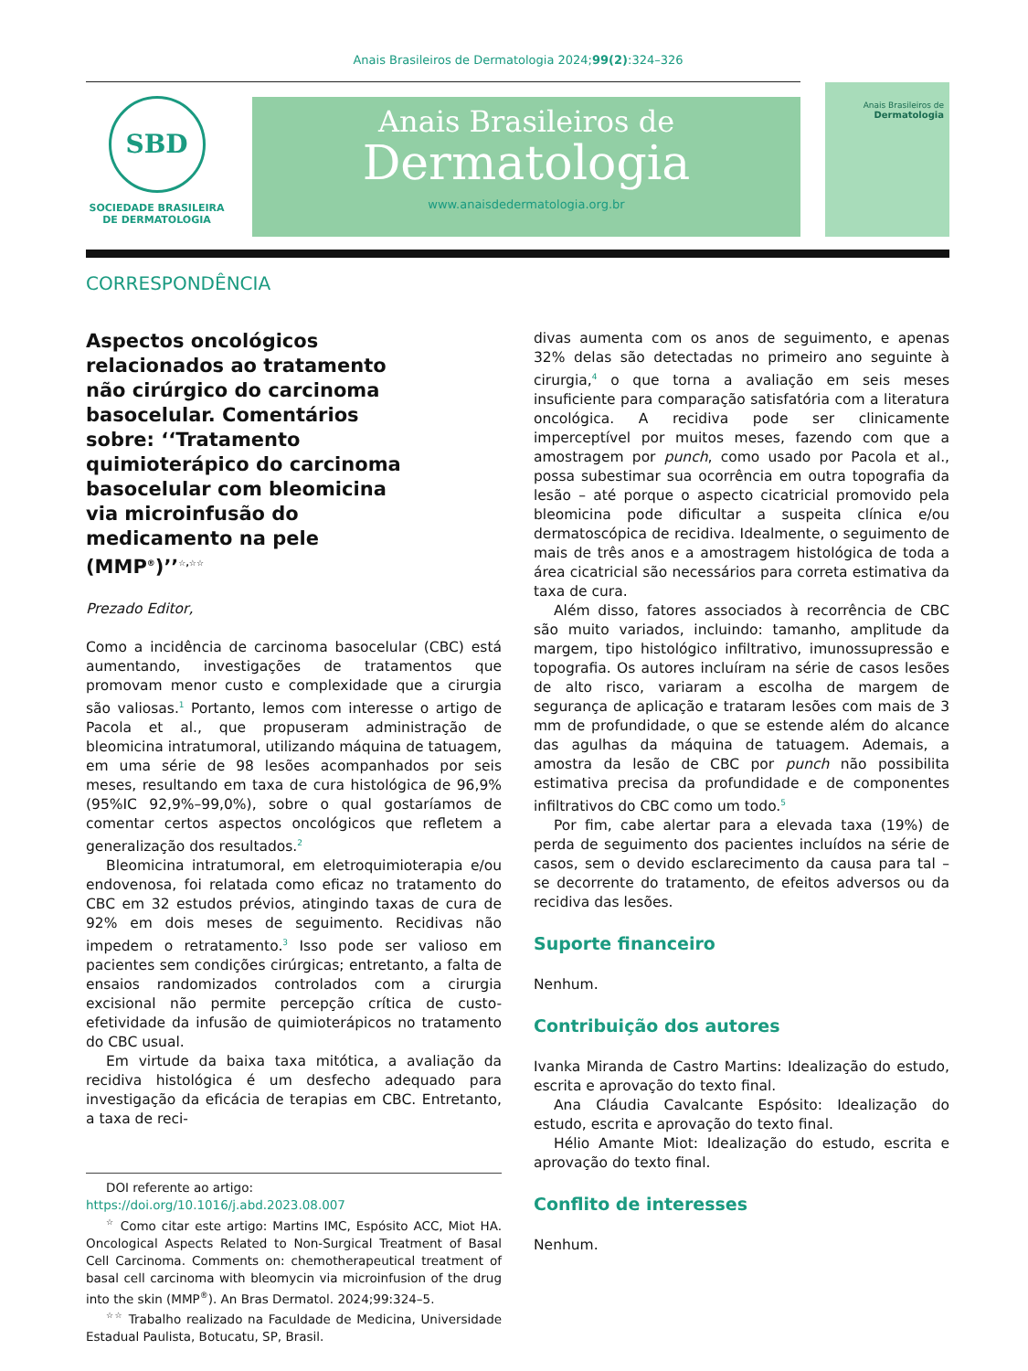Anais Brasileiros de Dermatologia 2024;99(2):324–326
SBD
SOCIEDADE BRASILEIRA
DE DERMATOLOGIA
Anais Brasileiros de
Dermatologia
www.anaisdedermatologia.org.br
Anais Brasileiros de
Dermatologia
CORRESPONDÊNCIA
Aspectos oncológicos relacionados ao tratamento não cirúrgico do carcinoma basocelular. Comentários sobre: ‘‘Tratamento quimioterápico do carcinoma basocelular com bleomicina via microinfusão do medicamento na pele (MMP<sup>®</sup>)’’<sup>☆,☆☆</sup>
Prezado Editor,
Como a incidência de carcinoma basocelular (CBC) está aumentando, investigações de tratamentos que promovam menor custo e complexidade que a cirurgia são valiosas.<sup>1</sup> Portanto, lemos com interesse o artigo de Pacola et al., que propuseram administração de bleomicina intratumoral, utilizando máquina de tatuagem, em uma série de 98 lesões acompanhados por seis meses, resultando em taxa de cura histológica de 96,9% (95%IC 92,9%–99,0%), sobre o qual gostaríamos de comentar certos aspectos oncológicos que refletem a generalização dos resultados.<sup>2</sup>
Bleomicina intratumoral, em eletroquimioterapia e/ou endovenosa, foi relatada como eficaz no tratamento do CBC em 32 estudos prévios, atingindo taxas de cura de 92% em dois meses de seguimento. Recidivas não impedem o retratamento.<sup>3</sup> Isso pode ser valioso em pacientes sem condições cirúrgicas; entretanto, a falta de ensaios randomizados controlados com a cirurgia excisional não permite percepção crítica de custo-efetividade da infusão de quimioterápicos no tratamento do CBC usual.
Em virtude da baixa taxa mitótica, a avaliação da recidiva histológica é um desfecho adequado para investigação da eficácia de terapias em CBC. Entretanto, a taxa de reci-
DOI referente ao artigo:
https://doi.org/10.1016/j.abd.2023.08.007
<sup>☆</sup> Como citar este artigo: Martins IMC, Espósito ACC, Miot HA. Oncological Aspects Related to Non-Surgical Treatment of Basal Cell Carcinoma. Comments on: chemotherapeutical treatment of basal cell carcinoma with bleomycin via microinfusion of the drug into the skin (MMP<sup>®</sup>). An Bras Dermatol. 2024;99:324–5.
<sup>☆☆</sup> Trabalho realizado na Faculdade de Medicina, Universidade Estadual Paulista, Botucatu, SP, Brasil.
divas aumenta com os anos de seguimento, e apenas 32% delas são detectadas no primeiro ano seguinte à cirurgia,<sup>4</sup> o que torna a avaliação em seis meses insuficiente para comparação satisfatória com a literatura oncológica. A recidiva pode ser clinicamente imperceptível por muitos meses, fazendo com que a amostragem por punch, como usado por Pacola et al., possa subestimar sua ocorrência em outra topografia da lesão – até porque o aspecto cicatricial promovido pela bleomicina pode dificultar a suspeita clínica e/ou dermatoscópica de recidiva. Idealmente, o seguimento de mais de três anos e a amostragem histológica de toda a área cicatricial são necessários para correta estimativa da taxa de cura.
Além disso, fatores associados à recorrência de CBC são muito variados, incluindo: tamanho, amplitude da margem, tipo histológico infiltrativo, imunossupressão e topografia. Os autores incluíram na série de casos lesões de alto risco, variaram a escolha de margem de segurança de aplicação e trataram lesões com mais de 3 mm de profundidade, o que se estende além do alcance das agulhas da máquina de tatuagem. Ademais, a amostra da lesão de CBC por punch não possibilita estimativa precisa da profundidade e de componentes infiltrativos do CBC como um todo.<sup>5</sup>
Por fim, cabe alertar para a elevada taxa (19%) de perda de seguimento dos pacientes incluídos na série de casos, sem o devido esclarecimento da causa para tal – se decorrente do tratamento, de efeitos adversos ou da recidiva das lesões.
Suporte financeiro
Nenhum.
Contribuição dos autores
Ivanka Miranda de Castro Martins: Idealização do estudo, escrita e aprovação do texto final.
Ana Cláudia Cavalcante Espósito: Idealização do estudo, escrita e aprovação do texto final.
Hélio Amante Miot: Idealização do estudo, escrita e aprovação do texto final.
Conflito de interesses
Nenhum.